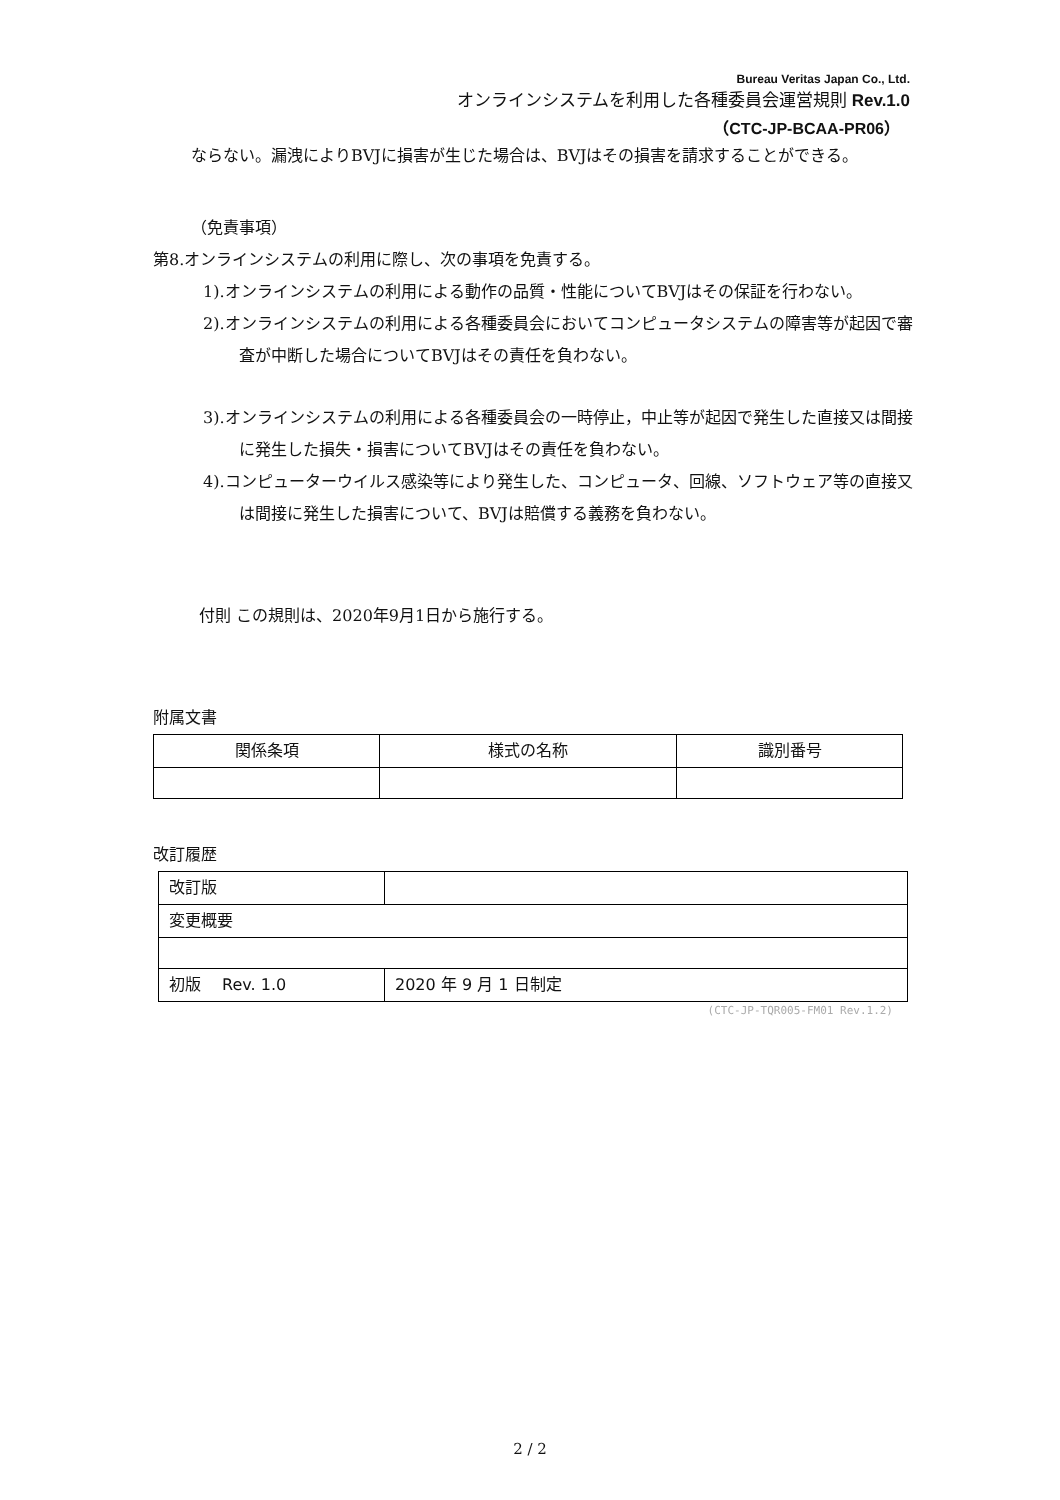Bureau Veritas Japan Co., Ltd.
オンラインシステムを利用した各種委員会運営規則 Rev.1.0
（CTC-JP-BCAA-PR06）
ならない。漏洩によりBVJに損害が生じた場合は、BVJはその損害を請求することができる。
（免責事項）
第8.オンラインシステムの利用に際し、次の事項を免責する。
1).オンラインシステムの利用による動作の品質・性能についてBVJはその保証を行わない。
2).オンラインシステムの利用による各種委員会においてコンピュータシステムの障害等が起因で審査が中断した場合についてBVJはその責任を負わない。
3).オンラインシステムの利用による各種委員会の一時停止，中止等が起因で発生した直接又は間接に発生した損失・損害についてBVJはその責任を負わない。
4).コンピューターウイルス感染等により発生した、コンピュータ、回線、ソフトウェア等の直接又は間接に発生した損害について、BVJは賠償する義務を負わない。
付則 この規則は、2020年9月1日から施行する。
附属文書
| 関係条項 | 様式の名称 | 識別番号 |
改訂履歴
| 改訂版 | | |
| 変更概要 | | |
| 初版 Rev. 1.0 | | 2020 年 9 月 1 日制定 |
(CTC-JP-TQR005-FM01 Rev.1.2)
2 / 2